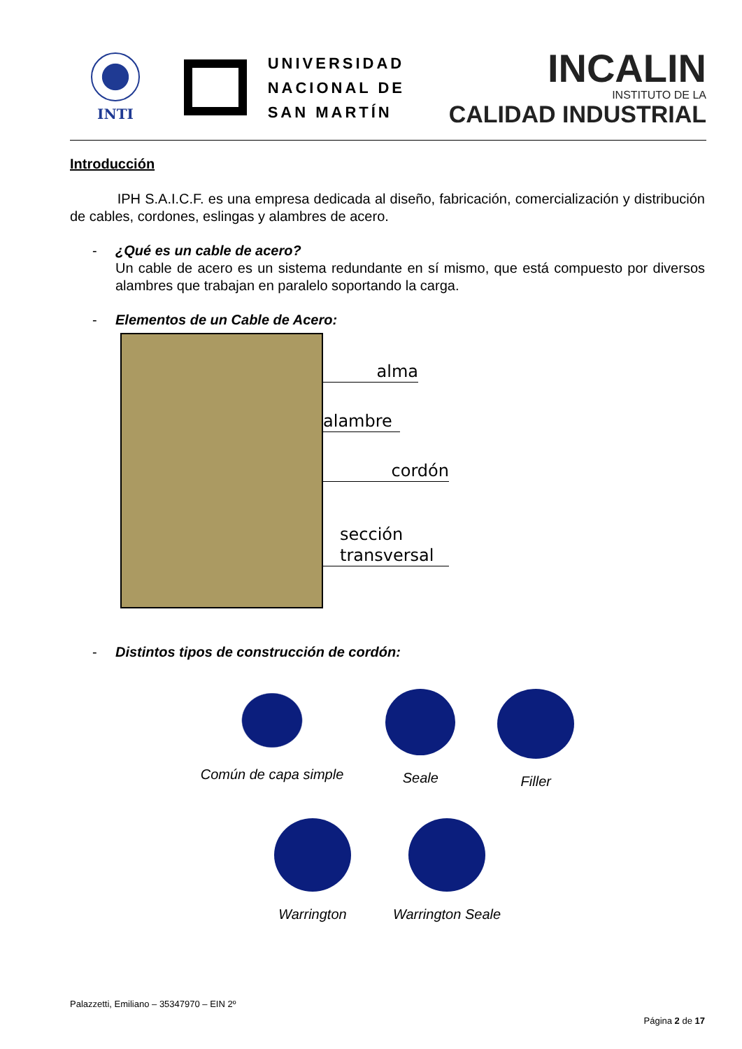INTI
UNIVERSIDAD
NACIONAL DE
SAN MARTÍN
INCALIN
INSTITUTO DE LA
CALIDAD INDUSTRIAL
Introducción
IPH S.A.I.C.F. es una empresa dedicada al diseño, fabricación, comercialización y distribución de cables, cordones, eslingas y alambres de acero.
- ¿Qué es un cable de acero?
Un cable de acero es un sistema redundante en sí mismo, que está compuesto por diversos alambres que trabajan en paralelo soportando la carga.
- Elementos de un Cable de Acero:
alma
alambre
cordón
sección
transversal
- Distintos tipos de construcción de cordón:
Común de capa simple Seale Filler
Warrington Warrington Seale
Palazzetti, Emiliano – 35347970 – EIN 2º
Página 2 de 17